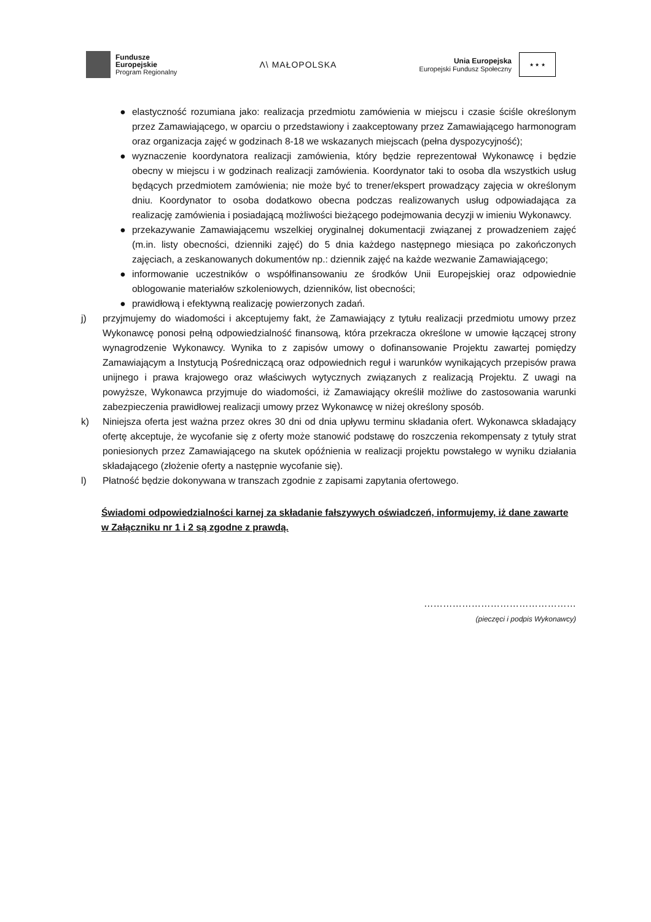Fundusze
Europejskie
Program Regionalny
Λ\ MAŁOPOLSKA
Unia Europejska
Europejski Fundusz Społeczny
★ ★ ★
● elastyczność rozumiana jako: realizacja przedmiotu zamówienia w miejscu i czasie ściśle określonym przez Zamawiającego, w oparciu o przedstawiony i zaakceptowany przez Zamawiającego harmonogram oraz organizacja zajęć w godzinach 8-18 we wskazanych miejscach (pełna dyspozycyjność);
● wyznaczenie koordynatora realizacji zamówienia, który będzie reprezentował Wykonawcę i będzie obecny w miejscu i w godzinach realizacji zamówienia. Koordynator taki to osoba dla wszystkich usług będących przedmiotem zamówienia; nie może być to trener/ekspert prowadzący zajęcia w określonym dniu. Koordynator to osoba dodatkowo obecna podczas realizowanych usług odpowiadająca za realizację zamówienia i posiadającą możliwości bieżącego podejmowania decyzji w imieniu Wykonawcy.
● przekazywanie Zamawiającemu wszelkiej oryginalnej dokumentacji związanej z prowadzeniem zajęć (m.in. listy obecności, dzienniki zajęć) do 5 dnia każdego następnego miesiąca po zakończonych zajęciach, a zeskanowanych dokumentów np.: dziennik zajęć na każde wezwanie Zamawiającego;
● informowanie uczestników o współfinansowaniu ze środków Unii Europejskiej oraz odpowiednie oblogowanie materiałów szkoleniowych, dzienników, list obecności;
● prawidłową i efektywną realizację powierzonych zadań.
j) przyjmujemy do wiadomości i akceptujemy fakt, że Zamawiający z tytułu realizacji przedmiotu umowy przez Wykonawcę ponosi pełną odpowiedzialność finansową, która przekracza określone w umowie łączącej strony wynagrodzenie Wykonawcy. Wynika to z zapisów umowy o dofinansowanie Projektu zawartej pomiędzy Zamawiającym a Instytucją Pośredniczącą oraz odpowiednich reguł i warunków wynikających przepisów prawa unijnego i prawa krajowego oraz właściwych wytycznych związanych z realizacją Projektu. Z uwagi na powyższe, Wykonawca przyjmuje do wiadomości, iż Zamawiający określił możliwe do zastosowania warunki zabezpieczenia prawidłowej realizacji umowy przez Wykonawcę w niżej określony sposób.
k) Niniejsza oferta jest ważna przez okres 30 dni od dnia upływu terminu składania ofert. Wykonawca składający ofertę akceptuje, że wycofanie się z oferty może stanowić podstawę do roszczenia rekompensaty z tytuły strat poniesionych przez Zamawiającego na skutek opóźnienia w realizacji projektu powstałego w wyniku działania składającego (złożenie oferty a następnie wycofanie się).
l) Płatność będzie dokonywana w transzach zgodnie z zapisami zapytania ofertowego.
Świadomi odpowiedzialności karnej za składanie fałszywych oświadczeń, informujemy, iż dane zawarte w Załączniku nr 1 i 2 są zgodne z prawdą.
…………………………………………
(pieczęci i podpis Wykonawcy)